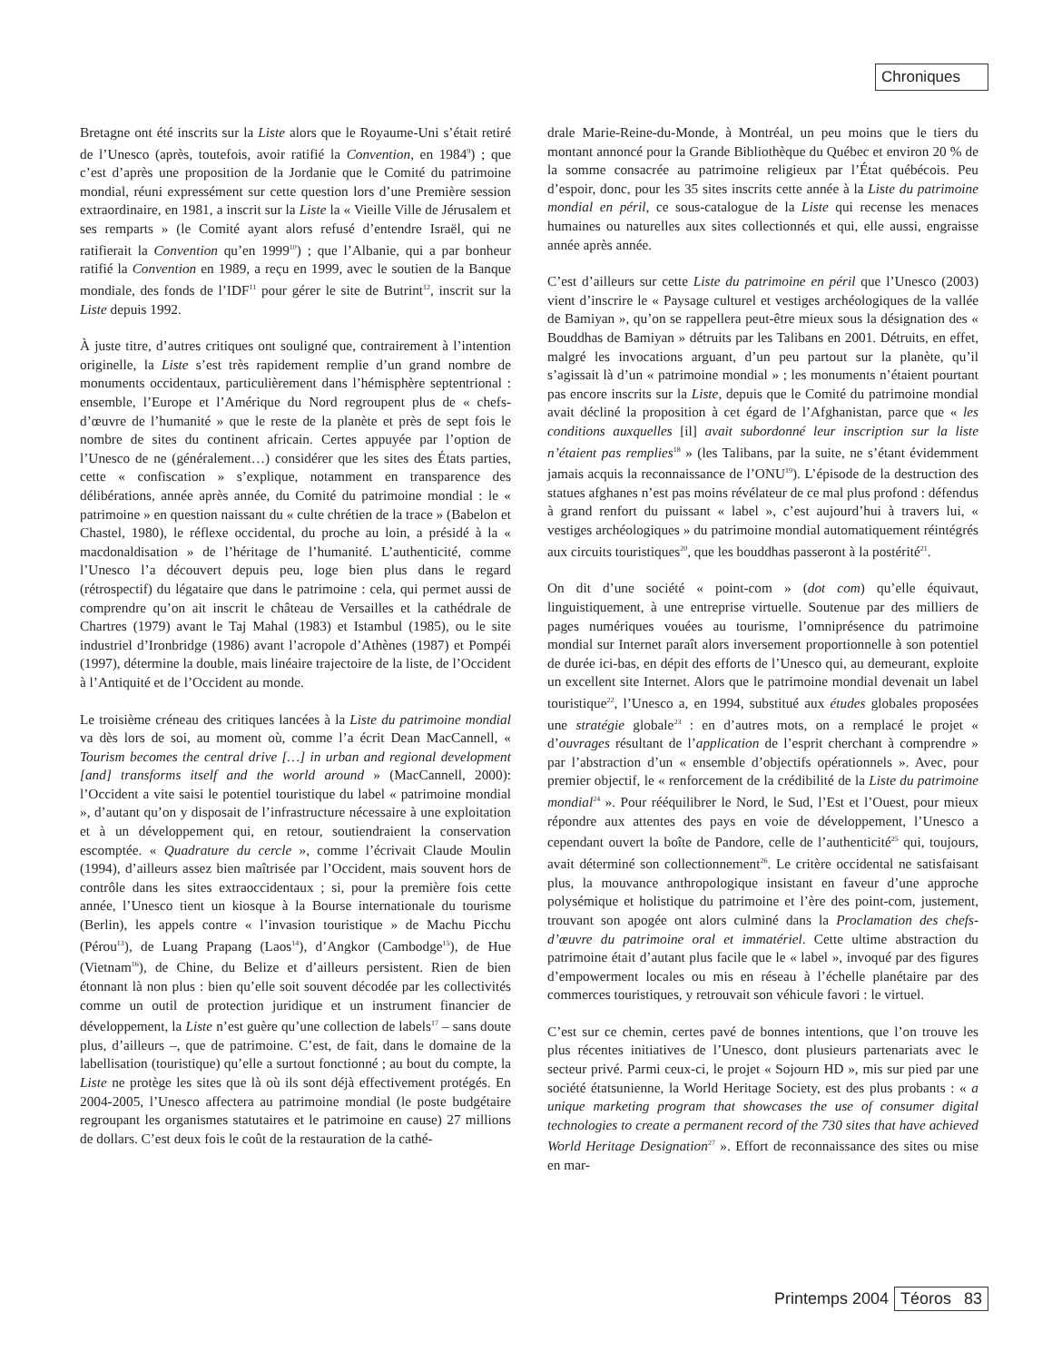Chroniques
Bretagne ont été inscrits sur la Liste alors que le Royaume-Uni s’était retiré de l’Unesco (après, toutefois, avoir ratifié la Convention, en 1984<sup>9</sup>) ; que c’est d’après une proposition de la Jordanie que le Comité du patrimoine mondial, réuni expressément sur cette question lors d’une Première session extraordinaire, en 1981, a inscrit sur la Liste la « Vieille Ville de Jérusalem et ses remparts » (le Comité ayant alors refusé d’entendre Israël, qui ne ratifierait la Convention qu’en 1999<sup>10</sup>) ; que l’Albanie, qui a par bonheur ratifié la Convention en 1989, a reçu en 1999, avec le soutien de la Banque mondiale, des fonds de l’IDF<sup>11</sup> pour gérer le site de Butrint<sup>12</sup>, inscrit sur la Liste depuis 1992.
À juste titre, d’autres critiques ont souligné que, contrairement à l’intention originelle, la Liste s’est très rapidement remplie d’un grand nombre de monuments occidentaux, particulièrement dans l’hémisphère septentrional : ensemble, l’Europe et l’Amérique du Nord regroupent plus de « chefs-d’œuvre de l’humanité » que le reste de la planète et près de sept fois le nombre de sites du continent africain. Certes appuyée par l’option de l’Unesco de ne (généralement…) considérer que les sites des États parties, cette « confiscation » s’explique, notamment en transparence des délibérations, année après année, du Comité du patrimoine mondial : le « patrimoine » en question naissant du « culte chrétien de la trace » (Babelon et Chastel, 1980), le réflexe occidental, du proche au loin, a présidé à la « macdonaldisation » de l’héritage de l’humanité. L’authenticité, comme l’Unesco l’a découvert depuis peu, loge bien plus dans le regard (rétrospectif) du légataire que dans le patrimoine : cela, qui permet aussi de comprendre qu’on ait inscrit le château de Versailles et la cathédrale de Chartres (1979) avant le Taj Mahal (1983) et Istambul (1985), ou le site industriel d’Ironbridge (1986) avant l’acropole d’Athènes (1987) et Pompéi (1997), détermine la double, mais linéaire trajectoire de la liste, de l’Occident à l’Antiquité et de l’Occident au monde.
Le troisième créneau des critiques lancées à la Liste du patrimoine mondial va dès lors de soi, au moment où, comme l’a écrit Dean MacCannell, « Tourism becomes the central drive […] in urban and regional development [and] transforms itself and the world around » (MacCannell, 2000): l’Occident a vite saisi le potentiel touristique du label « patrimoine mondial », d’autant qu’on y disposait de l’infrastructure nécessaire à une exploitation et à un développement qui, en retour, soutiendraient la conservation escomptée. « Quadrature du cercle », comme l’écrivait Claude Moulin (1994), d’ailleurs assez bien maîtrisée par l’Occident, mais souvent hors de contrôle dans les sites extraoccidentaux ; si, pour la première fois cette année, l’Unesco tient un kiosque à la Bourse internationale du tourisme (Berlin), les appels contre « l’invasion touristique » de Machu Picchu (Pérou<sup>13</sup>), de Luang Prapang (Laos<sup>14</sup>), d’Angkor (Cambodge<sup>15</sup>), de Hue (Vietnam<sup>16</sup>), de Chine, du Belize et d’ailleurs persistent. Rien de bien étonnant là non plus : bien qu’elle soit souvent décodée par les collectivités comme un outil de protection juridique et un instrument financier de développement, la Liste n’est guère qu’une collection de labels<sup>17</sup> – sans doute plus, d’ailleurs –, que de patrimoine. C’est, de fait, dans le domaine de la labellisation (touristique) qu’elle a surtout fonctionné ; au bout du compte, la Liste ne protège les sites que là où ils sont déjà effectivement protégés. En 2004-2005, l’Unesco affectera au patrimoine mondial (le poste budgétaire regroupant les organismes statutaires et le patrimoine en cause) 27 millions de dollars. C’est deux fois le coût de la restauration de la cathé-
drale Marie-Reine-du-Monde, à Montréal, un peu moins que le tiers du montant annoncé pour la Grande Bibliothèque du Québec et environ 20 % de la somme consacrée au patrimoine religieux par l’État québécois. Peu d’espoir, donc, pour les 35 sites inscrits cette année à la Liste du patrimoine mondial en péril, ce sous-catalogue de la Liste qui recense les menaces humaines ou naturelles aux sites collectionnés et qui, elle aussi, engraisse année après année.
C’est d’ailleurs sur cette Liste du patrimoine en péril que l’Unesco (2003) vient d’inscrire le « Paysage culturel et vestiges archéologiques de la vallée de Bamiyan », qu’on se rappellera peut-être mieux sous la désignation des « Bouddhas de Bamiyan » détruits par les Talibans en 2001. Détruits, en effet, malgré les invocations arguant, d’un peu partout sur la planète, qu’il s’agissait là d’un « patrimoine mondial » ; les monuments n’étaient pourtant pas encore inscrits sur la Liste, depuis que le Comité du patrimoine mondial avait décliné la proposition à cet égard de l’Afghanistan, parce que « les conditions auxquelles [il] avait subordonné leur inscription sur la liste n’étaient pas remplies<sup>18</sup> » (les Talibans, par la suite, ne s’étant évidemment jamais acquis la reconnaissance de l’ONU<sup>19</sup>). L’épisode de la destruction des statues afghanes n’est pas moins révélateur de ce mal plus profond : défendus à grand renfort du puissant « label », c’est aujourd’hui à travers lui, « vestiges archéologiques » du patrimoine mondial automatiquement réintégrés aux circuits touristiques<sup>20</sup>, que les bouddhas passeront à la postérité<sup>21</sup>.
On dit d’une société « point-com » (dot com) qu’elle équivaut, linguistiquement, à une entreprise virtuelle. Soutenue par des milliers de pages numériques vouées au tourisme, l’omniprésence du patrimoine mondial sur Internet paraît alors inversement proportionnelle à son potentiel de durée ici-bas, en dépit des efforts de l’Unesco qui, au demeurant, exploite un excellent site Internet. Alors que le patrimoine mondial devenait un label touristique<sup>22</sup>, l’Unesco a, en 1994, substitué aux études globales proposées une stratégie globale<sup>23</sup> : en d’autres mots, on a remplacé le projet « d’ouvrages résultant de l’application de l’esprit cherchant à comprendre » par l’abstraction d’un « ensemble d’objectifs opérationnels ». Avec, pour premier objectif, le « renforcement de la crédibilité de la Liste du patrimoine mondial<sup>24</sup> ». Pour rééquilibrer le Nord, le Sud, l’Est et l’Ouest, pour mieux répondre aux attentes des pays en voie de développement, l’Unesco a cependant ouvert la boîte de Pandore, celle de l’authenticité<sup>25</sup> qui, toujours, avait déterminé son collectionnement<sup>26</sup>. Le critère occidental ne satisfaisant plus, la mouvance anthropologique insistant en faveur d’une approche polysémique et holistique du patrimoine et l’ère des point-com, justement, trouvant son apogée ont alors culminé dans la Proclamation des chefs-d’œuvre du patrimoine oral et immatériel. Cette ultime abstraction du patrimoine était d’autant plus facile que le « label », invoqué par des figures d’empowerment locales ou mis en réseau à l’échelle planétaire par des commerces touristiques, y retrouvait son véhicule favori : le virtuel.
C’est sur ce chemin, certes pavé de bonnes intentions, que l’on trouve les plus récentes initiatives de l’Unesco, dont plusieurs partenariats avec le secteur privé. Parmi ceux-ci, le projet « Sojourn HD », mis sur pied par une société étatsunienne, la World Heritage Society, est des plus probants : « a unique marketing program that showcases the use of consumer digital technologies to create a permanent record of the 730 sites that have achieved World Heritage Designation<sup>27</sup> ». Effort de reconnaissance des sites ou mise en mar-
Printemps 2004 Téoros 83